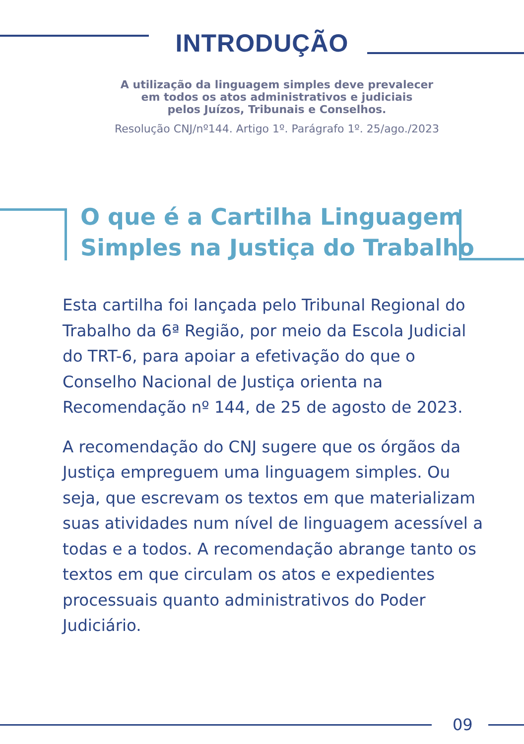INTRODUÇÃO
A utilização da linguagem simples deve prevalecer
em todos os atos administrativos e judiciais
pelos Juízos, Tribunais e Conselhos.
Resolução CNJ/nº144. Artigo 1º. Parágrafo 1º. 25/ago./2023
O que é a Cartilha Linguagem
Simples na Justiça do Trabalho
Esta cartilha foi lançada pelo Tribunal Regional do Trabalho da 6ª Região, por meio da Escola Judicial do TRT-6, para apoiar a efetivação do que o Conselho Nacional de Justiça orienta na Recomendação nº 144, de 25 de agosto de 2023.
A recomendação do CNJ sugere que os órgãos da Justiça empreguem uma linguagem simples. Ou seja, que escrevam os textos em que materializam suas atividades num nível de linguagem acessível a todas e a todos. A recomendação abrange tanto os textos em que circulam os atos e expedientes processuais quanto administrativos do Poder Judiciário.
09